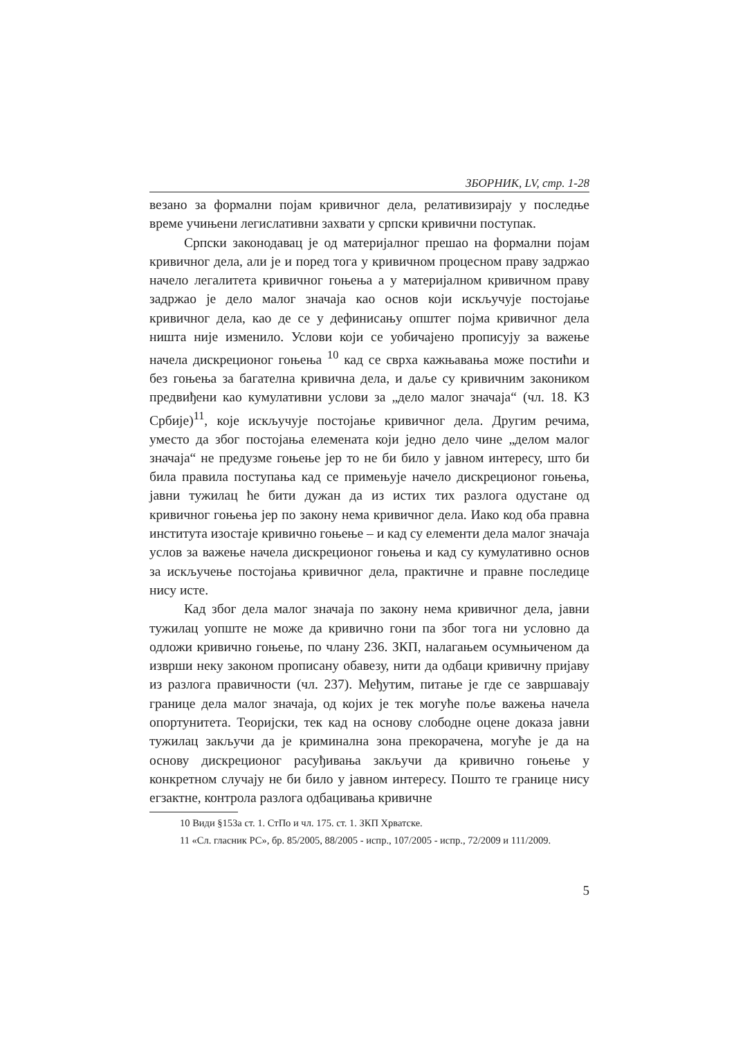ЗБОРНИК, LV, стр. 1-28
везано за формални појам кривичног дела, релативизирају у последње време учињени легислативни захвати у српски кривични поступак.
Српски законодавац је од материјалног прешао на формални појам кривичног дела, али је и поред тога у кривичном процесном праву задржао начело легалитета кривичног гоњења а у материјалном кривичном праву задржао је дело малог значаја као основ који искључује постојање кривичног дела, као де се у дефинисању општег појма кривичног дела ништа није изменило. Услови који се уобичајено прописују за важење начела дискреционог гоњења <sup>10</sup> кад се сврха кажњавања може постићи и без гоњења за багателна кривична дела, и даље су кривичним закоником предвиђени као кумулативни услови за „дело малог значаја“ (чл. 18. КЗ Србије)<sup>11</sup>, које искључује постојање кривичног дела. Другим речима, уместо да због постојања елемената који једно дело чине „делом малог значаја“ не предузме гоњење јер то не би било у јавном интересу, што би била правила поступања кад се примењује начело дискреционог гоњења, јавни тужилац ће бити дужан да из истих тих разлога одустане од кривичног гоњења јер по закону нема кривичног дела. Иако код оба правна института изостаје кривично гоњење – и кад су елементи дела малог значаја услов за важење начела дискреционог гоњења и кад су кумулативно основ за искључење постојања кривичног дела, практичне и правне последице нису исте.
Кад због дела малог значаја по закону нема кривичног дела, јавни тужилац уопште не може да кривично гони па због тога ни условно да одложи кривично гоњење, по члану 236. ЗКП, налагањем осумњиченом да изврши неку законом прописану обавезу, нити да одбаци кривичну пријаву из разлога правичности (чл. 237). Међутим, питање је где се завршавају границе дела малог значаја, од којих је тек могуће поље важења начела опортунитета. Теоријски, тек кад на основу слободне оцене доказа јавни тужилац закључи да је криминална зона прекорачена, могуће је да на основу дискреционог расуђивања закључи да кривично гоњење у конкретном случају не би било у јавном интересу. Пошто те границе нису егзактне, контрола разлога одбацивања кривичне
10 Види §153а ст. 1. СтПо и чл. 175. ст. 1. ЗКП Хрватске.
11 «Сл. гласник РС», бр. 85/2005, 88/2005 - испр., 107/2005 - испр., 72/2009 и 111/2009.
5